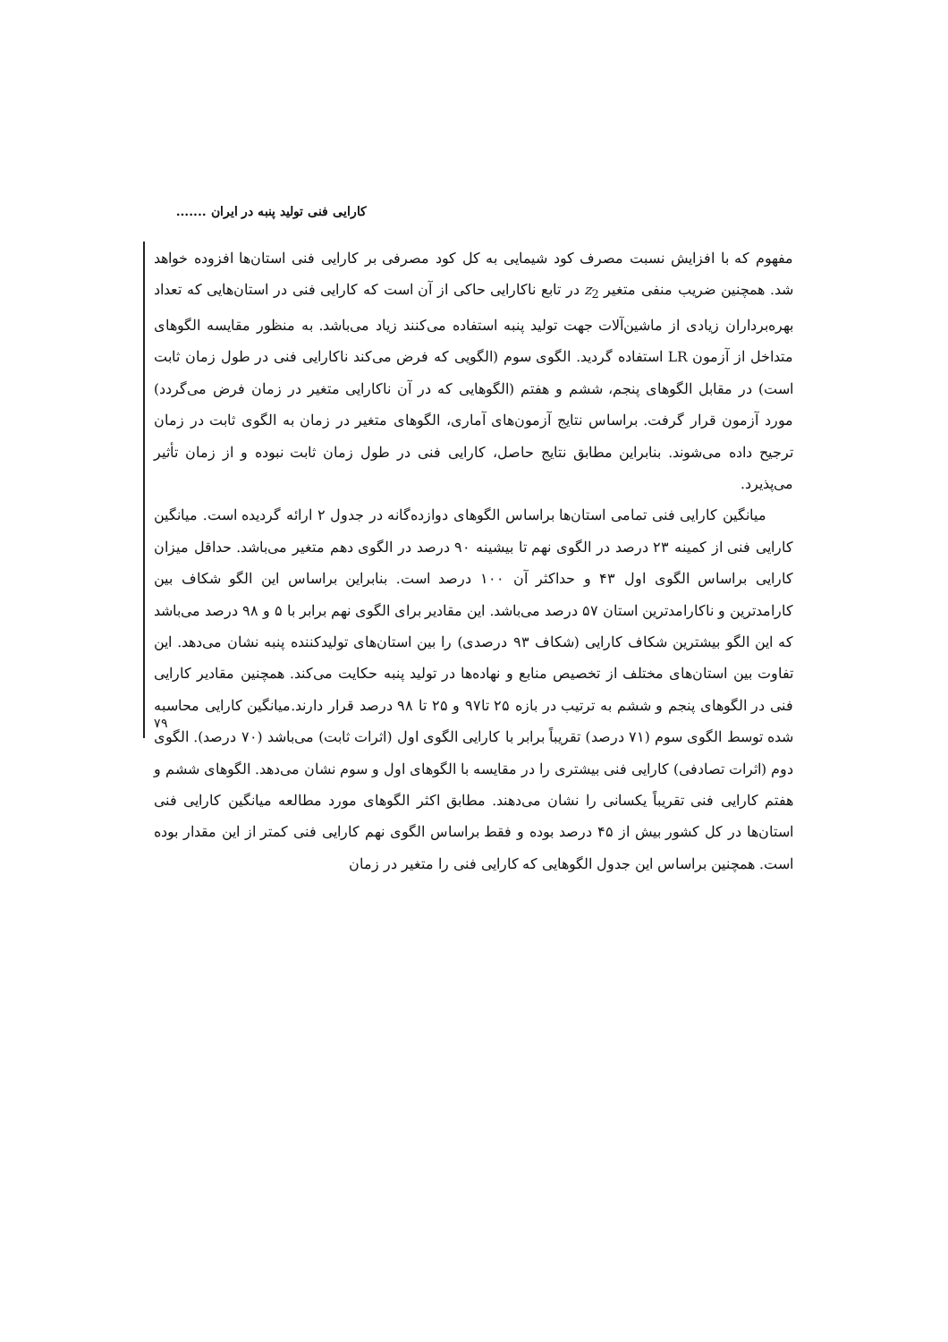کارایی فنی تولید پنبه در ایران .......
مفهوم که با افزایش نسبت مصرف کود شیمایی به کل کود مصرفی بر کارایی فنی استان‌ها افزوده خواهد شد. همچنین ضریب منفی متغیر z<sub>2</sub> در تابع ناکارایی حاکی از آن است که کارایی فنی در استان‌هایی که تعداد بهره‌برداران زیادی از ماشین‌آلات جهت تولید پنبه استفاده می‌کنند زیاد می‌باشد. به منظور مقایسه الگوهای متداخل از آزمون LR استفاده گردید. الگوی سوم (الگویی که فرض می‌کند ناکارایی فنی در طول زمان ثابت است) در مقابل الگوهای پنجم، ششم و هفتم (الگوهایی که در آن ناکارایی متغیر در زمان فرض می‌گردد) مورد آزمون قرار گرفت. براساس نتایج آزمون‌های آماری، الگوهای متغیر در زمان به الگوی ثابت در زمان ترجیح داده می‌شوند. بنابراین مطابق نتایج حاصل، کارایی فنی در طول زمان ثابت نبوده و از زمان تأثیر می‌پذیرد.
میانگین کارایی فنی تمامی استان‌ها براساس الگوهای دوازده‌گانه در جدول ۲ ارائه گردیده است. میانگین کارایی فنی از کمینه ۲۳ درصد در الگوی نهم تا بیشینه ۹۰ درصد در الگوی دهم متغیر می‌باشد. حداقل میزان کارایی براساس الگوی اول ۴۳ و حداکثر آن ۱۰۰ درصد است. بنابراین براساس این الگو شکاف بین کارامدترین و ناکارامدترین استان ۵۷ درصد می‌باشد. این مقادیر برای الگوی نهم برابر با ۵ و ۹۸ درصد می‌باشد که این الگو بیشترین شکاف کارایی (شکاف ۹۳ درصدی) را بین استان‌های تولیدکننده پنبه نشان می‌دهد. این تفاوت بین استان‌های مختلف از تخصیص منابع و نهاده‌ها در تولید پنبه حکایت می‌کند. همچنین مقادیر کارایی فنی در الگوهای پنجم و ششم به ترتیب در بازه ۲۵ تا۹۷ و ۲۵ تا ۹۸ درصد قرار دارند.میانگین کارایی محاسبه شده توسط الگوی سوم (۷۱ درصد) تقریباً برابر با کارایی الگوی اول (اثرات ثابت) می‌باشد (۷۰ درصد). الگوی دوم (اثرات تصادفی) کارایی فنی بیشتری را در مقایسه با الگوهای اول و سوم نشان می‌دهد. الگوهای ششم و هفتم کارایی فنی تقریباً یکسانی را نشان می‌دهند. مطابق اکثر الگوهای مورد مطالعه میانگین کارایی فنی استان‌ها در کل کشور بیش از ۴۵ درصد بوده و فقط براساس الگوی نهم کارایی فنی کمتر از این مقدار بوده است. همچنین براساس این جدول الگوهایی که کارایی فنی را متغیر در زمان
۷۹